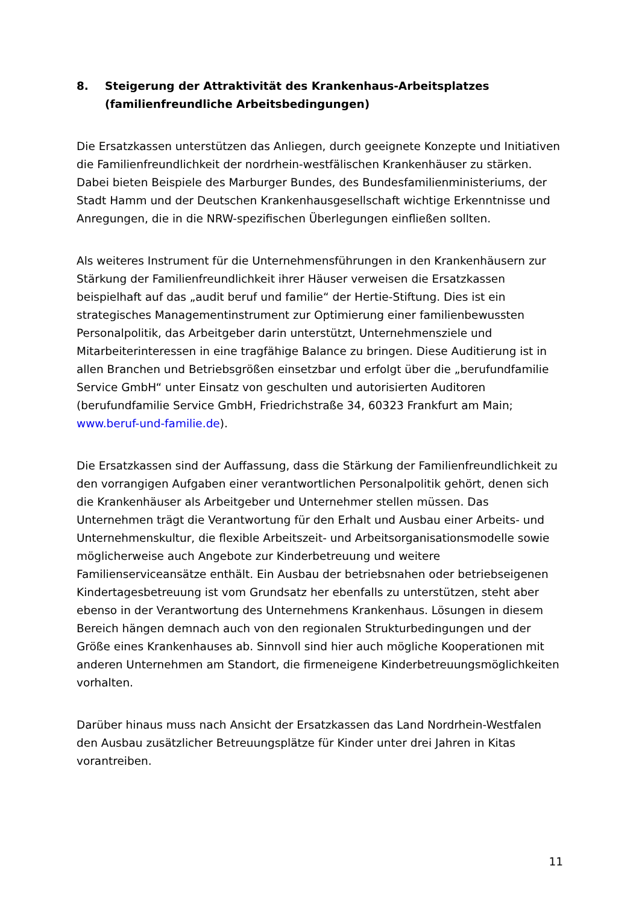8. Steigerung der Attraktivität des Krankenhaus-Arbeitsplatzes (familienfreundliche Arbeitsbedingungen)
Die Ersatzkassen unterstützen das Anliegen, durch geeignete Konzepte und Initiativen die Familienfreundlichkeit der nordrhein-westfälischen Krankenhäuser zu stärken. Dabei bieten Beispiele des Marburger Bundes, des Bundesfamilienministeriums, der Stadt Hamm und der Deutschen Krankenhausgesellschaft wichtige Erkenntnisse und Anregungen, die in die NRW-spezifischen Überlegungen einfließen sollten.
Als weiteres Instrument für die Unternehmensführungen in den Krankenhäusern zur Stärkung der Familienfreundlichkeit ihrer Häuser verweisen die Ersatzkassen beispielhaft auf das „audit beruf und familie“ der Hertie-Stiftung. Dies ist ein strategisches Managementinstrument zur Optimierung einer familienbewussten Personalpolitik, das Arbeitgeber darin unterstützt, Unternehmensziele und Mitarbeiterinteressen in eine tragfähige Balance zu bringen. Diese Auditierung ist in allen Branchen und Betriebsgrößen einsetzbar und erfolgt über die „berufundfamilie Service GmbH“ unter Einsatz von geschulten und autorisierten Auditoren (berufundfamilie Service GmbH, Friedrichstraße 34, 60323 Frankfurt am Main; www.beruf-und-familie.de).
Die Ersatzkassen sind der Auffassung, dass die Stärkung der Familienfreundlichkeit zu den vorrangigen Aufgaben einer verantwortlichen Personalpolitik gehört, denen sich die Krankenhäuser als Arbeitgeber und Unternehmer stellen müssen. Das Unternehmen trägt die Verantwortung für den Erhalt und Ausbau einer Arbeits- und Unternehmenskultur, die flexible Arbeitszeit- und Arbeitsorganisationsmodelle sowie möglicherweise auch Angebote zur Kinderbetreuung und weitere Familienserviceansätze enthält. Ein Ausbau der betriebsnahen oder betriebseigenen Kindertagesbetreuung ist vom Grundsatz her ebenfalls zu unterstützen, steht aber ebenso in der Verantwortung des Unternehmens Krankenhaus. Lösungen in diesem Bereich hängen demnach auch von den regionalen Strukturbedingungen und der Größe eines Krankenhauses ab. Sinnvoll sind hier auch mögliche Kooperationen mit anderen Unternehmen am Standort, die firmeneigene Kinderbetreuungsmöglichkeiten vorhalten.
Darüber hinaus muss nach Ansicht der Ersatzkassen das Land Nordrhein-Westfalen den Ausbau zusätzlicher Betreuungsplätze für Kinder unter drei Jahren in Kitas vorantreiben.
11